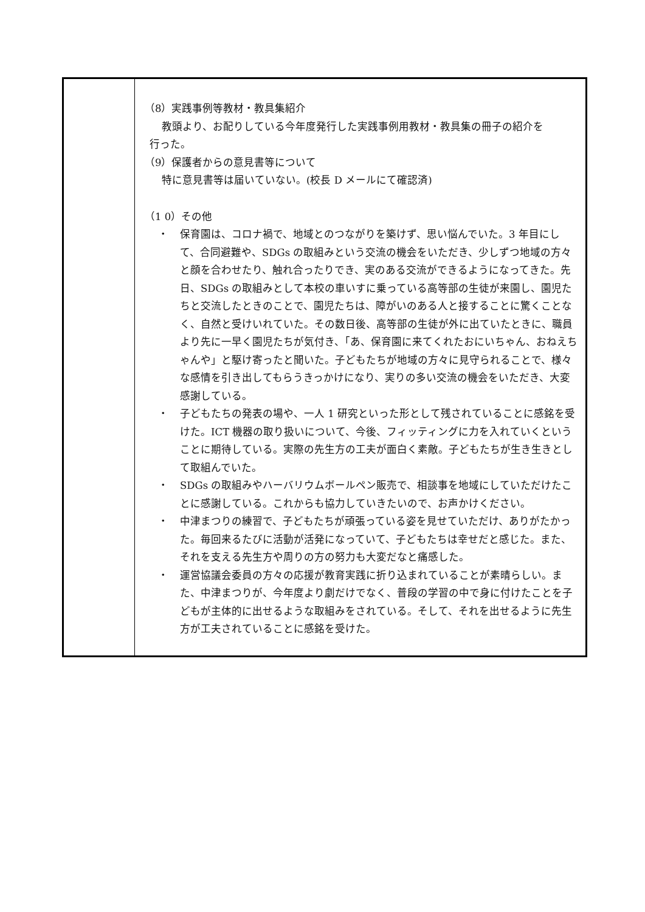| | （8）実践事例等教材・教具集紹介 教頭より、お配りしている今年度発行した実践事例用教材・教具集の冊子の紹介を 行った。 （9）保護者からの意見書等について 特に意見書等は届いていない。(校長 D メールにて確認済) （1 0）その他 ・ 保育園は、コロナ禍で、地域とのつながりを築けず、思い悩んでいた。3 年目にして、合同避難や、SDGs の取組みという交流の機会をいただき、少しずつ地域の方々と顔を合わせたり、触れ合ったりでき、実のある交流ができるようになってきた。先日、SDGs の取組みとして本校の車いすに乗っている高等部の生徒が来園し、園児たちと交流したときのことで、園児たちは、障がいのある人と接することに驚くことなく、自然と受けいれていた。その数日後、高等部の生徒が外に出ていたときに、職員より先に一早く園児たちが気付き、「あ、保育園に来てくれたおにいちゃん、おねえちゃんや」と駆け寄ったと聞いた。子どもたちが地域の方々に見守られることで、様々な感情を引き出してもらうきっかけになり、実りの多い交流の機会をいただき、大変感謝している。 ・ 子どもたちの発表の場や、一人 1 研究といった形として残されていることに感銘を受けた。ICT 機器の取り扱いについて、今後、フィッティングに力を入れていくということに期待している。実際の先生方の工夫が面白く素敵。子どもたちが生き生きとして取組んでいた。 ・ SDGs の取組みやハーバリウムボールペン販売で、相談事を地域にしていただけたことに感謝している。これからも協力していきたいので、お声かけください。 ・ 中津まつりの練習で、子どもたちが頑張っている姿を見せていただけ、ありがたかった。毎回来るたびに活動が活発になっていて、子どもたちは幸せだと感じた。また、それを支える先生方や周りの方の努力も大変だなと痛感した。 ・ 運営協議会委員の方々の応援が教育実践に折り込まれていることが素晴らしい。また、中津まつりが、今年度より劇だけでなく、普段の学習の中で身に付けたことを子どもが主体的に出せるような取組みをされている。そして、それを出せるように先生方が工夫されていることに感銘を受けた。 |